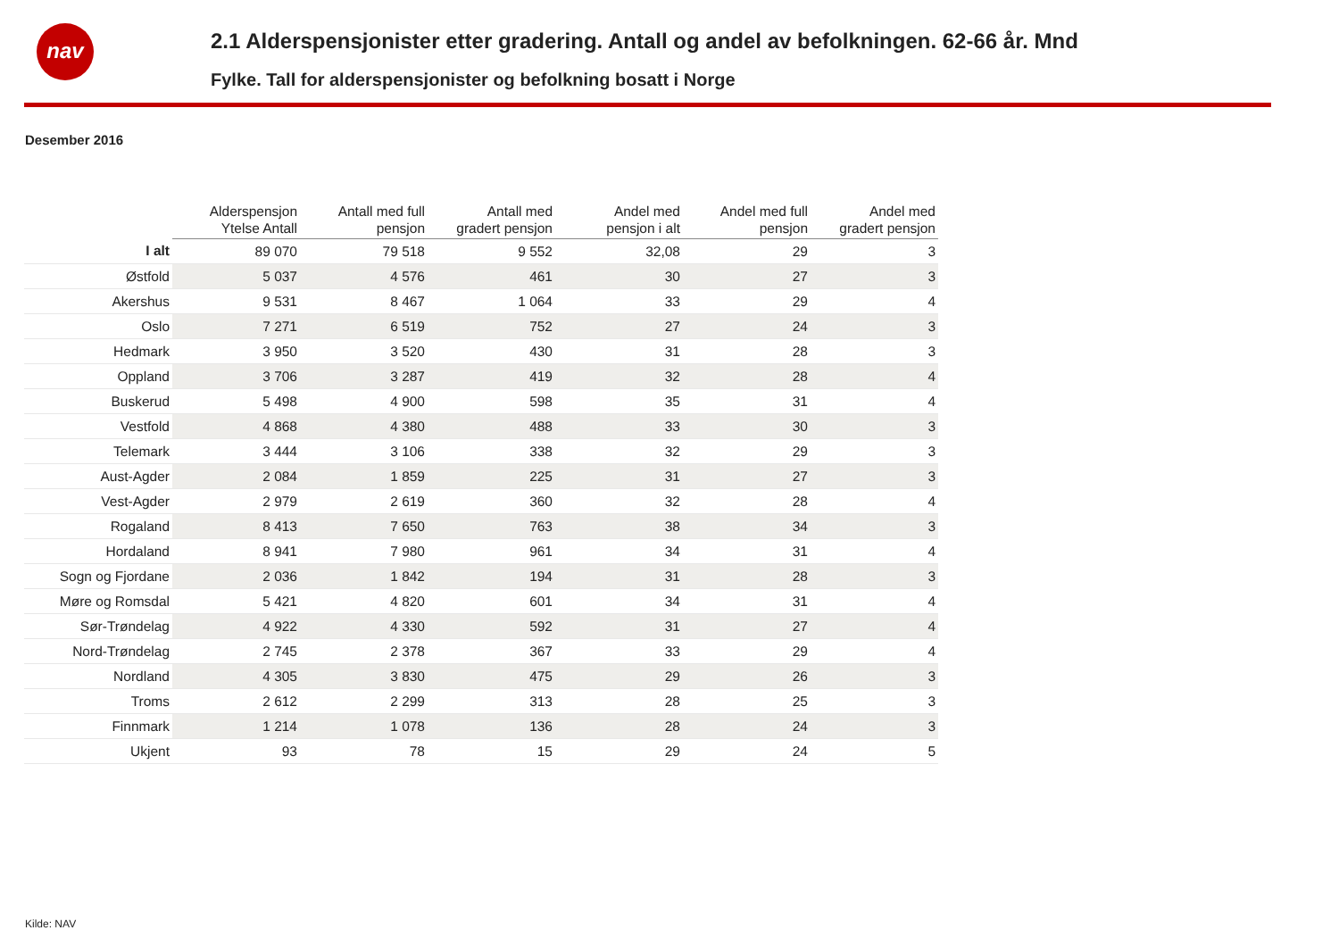nav
2.1 Alderspensjonister etter gradering. Antall og andel av befolkningen. 62-66 år. Mnd
Fylke. Tall for alderspensjonister og befolkning bosatt i Norge
Desember 2016
| | Alderspensjon Ytelse Antall | Antall med full pensjon | Antall med gradert pensjon | Andel med pensjon i alt | Andel med full pensjon | Andel med gradert pensjon |
| --- | --- | --- | --- | --- | --- | --- |
| I alt | 89 070 | 79 518 | 9 552 | 32,08 | 29 | 3 |
| Østfold | 5 037 | 4 576 | 461 | 30 | 27 | 3 |
| Akershus | 9 531 | 8 467 | 1 064 | 33 | 29 | 4 |
| Oslo | 7 271 | 6 519 | 752 | 27 | 24 | 3 |
| Hedmark | 3 950 | 3 520 | 430 | 31 | 28 | 3 |
| Oppland | 3 706 | 3 287 | 419 | 32 | 28 | 4 |
| Buskerud | 5 498 | 4 900 | 598 | 35 | 31 | 4 |
| Vestfold | 4 868 | 4 380 | 488 | 33 | 30 | 3 |
| Telemark | 3 444 | 3 106 | 338 | 32 | 29 | 3 |
| Aust-Agder | 2 084 | 1 859 | 225 | 31 | 27 | 3 |
| Vest-Agder | 2 979 | 2 619 | 360 | 32 | 28 | 4 |
| Rogaland | 8 413 | 7 650 | 763 | 38 | 34 | 3 |
| Hordaland | 8 941 | 7 980 | 961 | 34 | 31 | 4 |
| Sogn og Fjordane | 2 036 | 1 842 | 194 | 31 | 28 | 3 |
| Møre og Romsdal | 5 421 | 4 820 | 601 | 34 | 31 | 4 |
| Sør-Trøndelag | 4 922 | 4 330 | 592 | 31 | 27 | 4 |
| Nord-Trøndelag | 2 745 | 2 378 | 367 | 33 | 29 | 4 |
| Nordland | 4 305 | 3 830 | 475 | 29 | 26 | 3 |
| Troms | 2 612 | 2 299 | 313 | 28 | 25 | 3 |
| Finnmark | 1 214 | 1 078 | 136 | 28 | 24 | 3 |
| Ukjent | 93 | 78 | 15 | 29 | 24 | 5 |
Kilde: NAV